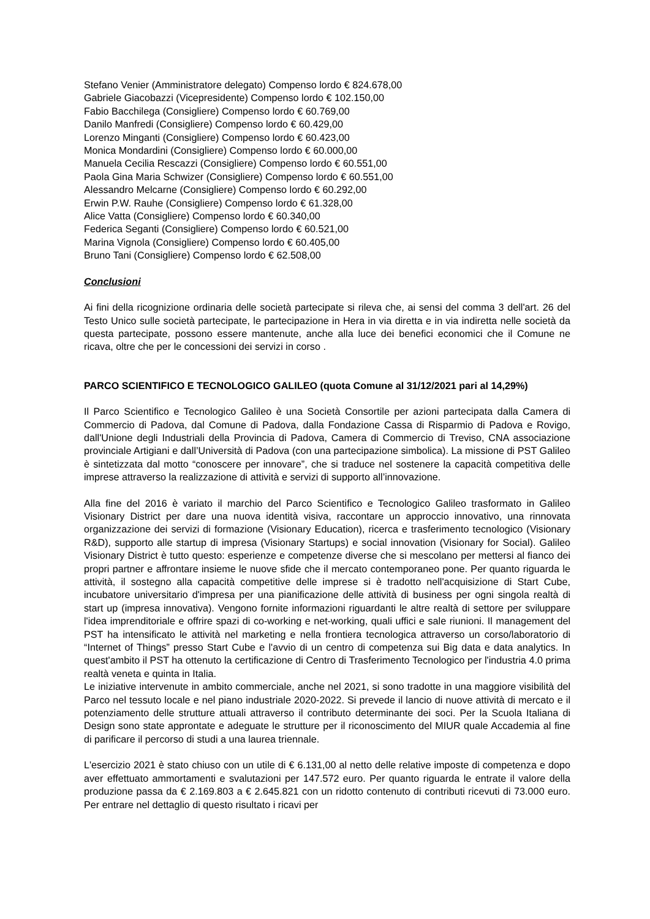Stefano Venier (Amministratore delegato) Compenso lordo € 824.678,00
Gabriele Giacobazzi (Vicepresidente) Compenso lordo € 102.150,00
Fabio Bacchilega (Consigliere) Compenso lordo € 60.769,00
Danilo Manfredi (Consigliere) Compenso lordo € 60.429,00
Lorenzo Minganti (Consigliere) Compenso lordo € 60.423,00
Monica Mondardini (Consigliere) Compenso lordo € 60.000,00
Manuela Cecilia Rescazzi (Consigliere) Compenso lordo € 60.551,00
Paola Gina Maria Schwizer (Consigliere) Compenso lordo € 60.551,00
Alessandro Melcarne (Consigliere) Compenso lordo € 60.292,00
Erwin P.W. Rauhe (Consigliere) Compenso lordo € 61.328,00
Alice Vatta (Consigliere) Compenso lordo € 60.340,00
Federica Seganti (Consigliere) Compenso lordo € 60.521,00
Marina Vignola (Consigliere) Compenso lordo € 60.405,00
Bruno Tani (Consigliere) Compenso lordo € 62.508,00
Conclusioni
Ai fini della ricognizione ordinaria delle società partecipate si rileva che, ai sensi del comma 3 dell'art. 26 del Testo Unico sulle società partecipate, le partecipazione in Hera in via diretta e in via indiretta nelle società da questa partecipate, possono essere mantenute, anche alla luce dei benefici economici che il Comune ne ricava, oltre che per le concessioni dei servizi in corso .
PARCO SCIENTIFICO E TECNOLOGICO GALILEO (quota Comune al 31/12/2021 pari al 14,29%)
Il Parco Scientifico e Tecnologico Galileo è una Società Consortile per azioni partecipata dalla Camera di Commercio di Padova, dal Comune di Padova, dalla Fondazione Cassa di Risparmio di Padova e Rovigo, dall'Unione degli Industriali della Provincia di Padova, Camera di Commercio di Treviso, CNA associazione provinciale Artigiani e dall’Università di Padova (con una partecipazione simbolica). La missione di PST Galileo è sintetizzata dal motto “conoscere per innovare”, che si traduce nel sostenere la capacità competitiva delle imprese attraverso la realizzazione di attività e servizi di supporto all’innovazione.
Alla fine del 2016 è variato il marchio del Parco Scientifico e Tecnologico Galileo trasformato in Galileo Visionary District per dare una nuova identità visiva, raccontare un approccio innovativo, una rinnovata organizzazione dei servizi di formazione (Visionary Education), ricerca e trasferimento tecnologico (Visionary R&D), supporto alle startup di impresa (Visionary Startups) e social innovation (Visionary for Social). Galileo Visionary District è tutto questo: esperienze e competenze diverse che si mescolano per mettersi al fianco dei propri partner e affrontare insieme le nuove sfide che il mercato contemporaneo pone. Per quanto riguarda le attività, il sostegno alla capacità competitive delle imprese si è tradotto nell'acquisizione di Start Cube, incubatore universitario d'impresa per una pianificazione delle attività di business per ogni singola realtà di start up (impresa innovativa). Vengono fornite informazioni riguardanti le altre realtà di settore per sviluppare l'idea imprenditoriale e offrire spazi di co-working e net-working, quali uffici e sale riunioni. Il management del PST ha intensificato le attività nel marketing e nella frontiera tecnologica attraverso un corso/laboratorio di “Internet of Things” presso Start Cube e l'avvio di un centro di competenza sui Big data e data analytics. In quest'ambito il PST ha ottenuto la certificazione di Centro di Trasferimento Tecnologico per l'industria 4.0 prima realtà veneta e quinta in Italia.
Le iniziative intervenute in ambito commerciale, anche nel 2021, si sono tradotte in una maggiore visibilità del Parco nel tessuto locale e nel piano industriale 2020-2022. Si prevede il lancio di nuove attività di mercato e il potenziamento delle strutture attuali attraverso il contributo determinante dei soci. Per la Scuola Italiana di Design sono state approntate e adeguate le strutture per il riconoscimento del MIUR quale Accademia al fine di parificare il percorso di studi a una laurea triennale.
L'esercizio 2021 è stato chiuso con un utile di € 6.131,00 al netto delle relative imposte di competenza e dopo aver effettuato ammortamenti e svalutazioni per 147.572 euro. Per quanto riguarda le entrate il valore della produzione passa da € 2.169.803 a € 2.645.821 con un ridotto contenuto di contributi ricevuti di 73.000 euro. Per entrare nel dettaglio di questo risultato i ricavi per